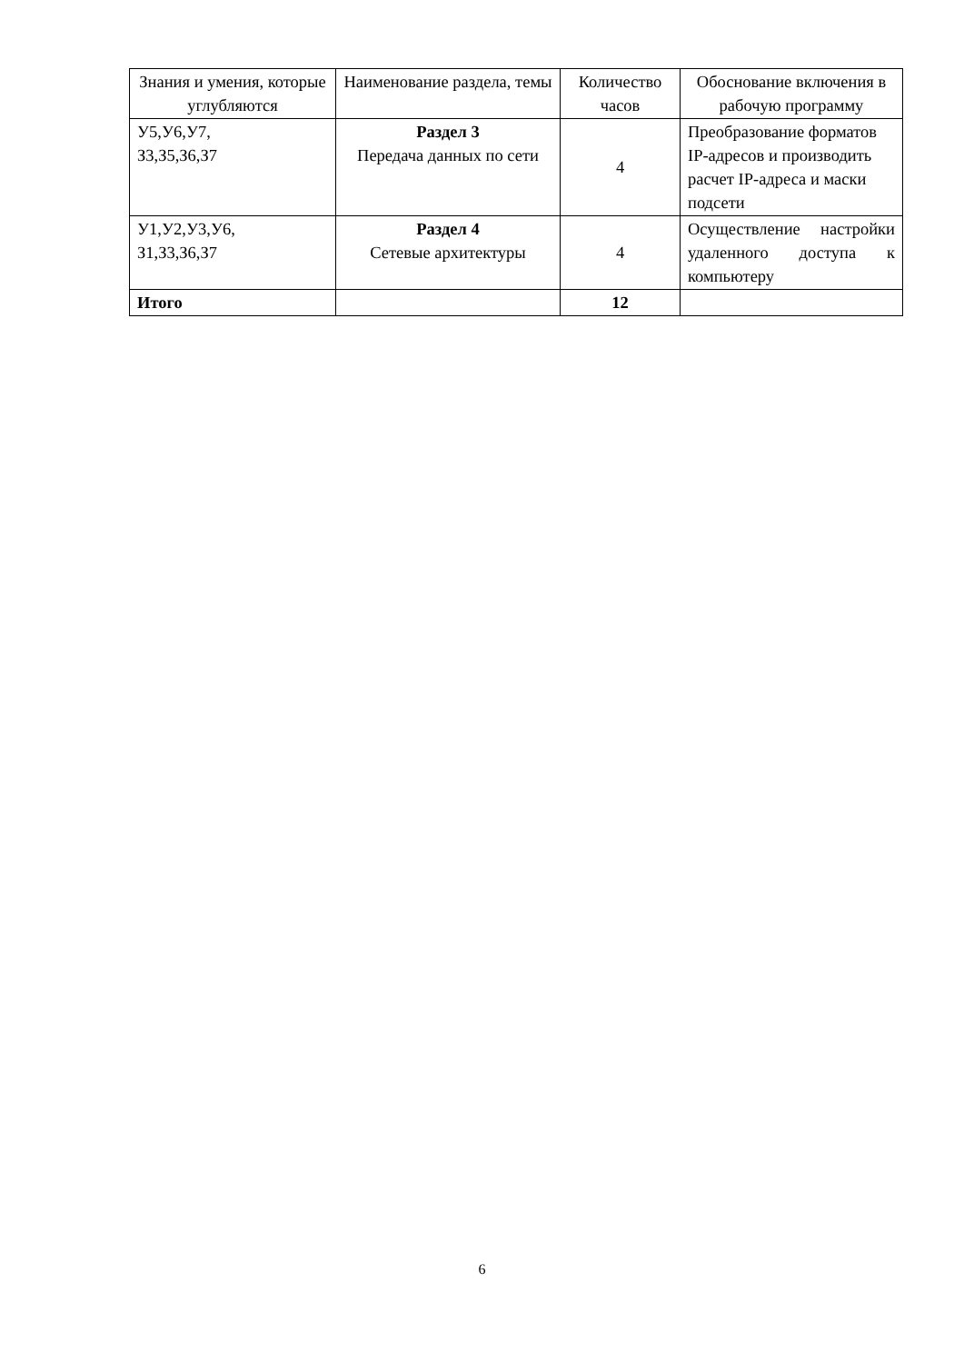| Знания и умения, которые углубляются | Наименование раздела, темы | Количество часов | Обоснование включения в рабочую программу |
| --- | --- | --- | --- |
| У5,У6,У7, З3,З5,З6,З7 | Раздел 3 Передача данных по сети | 4 | Преобразование форматов IP-адресов и производить расчет IP-адреса и маски подсети |
| У1,У2,У3,У6, З1,З3,З6,З7 | Раздел 4 Сетевые архитектуры | 4 | Осуществление настройки удаленного доступа к компьютеру |
| Итого | | 12 | |
6